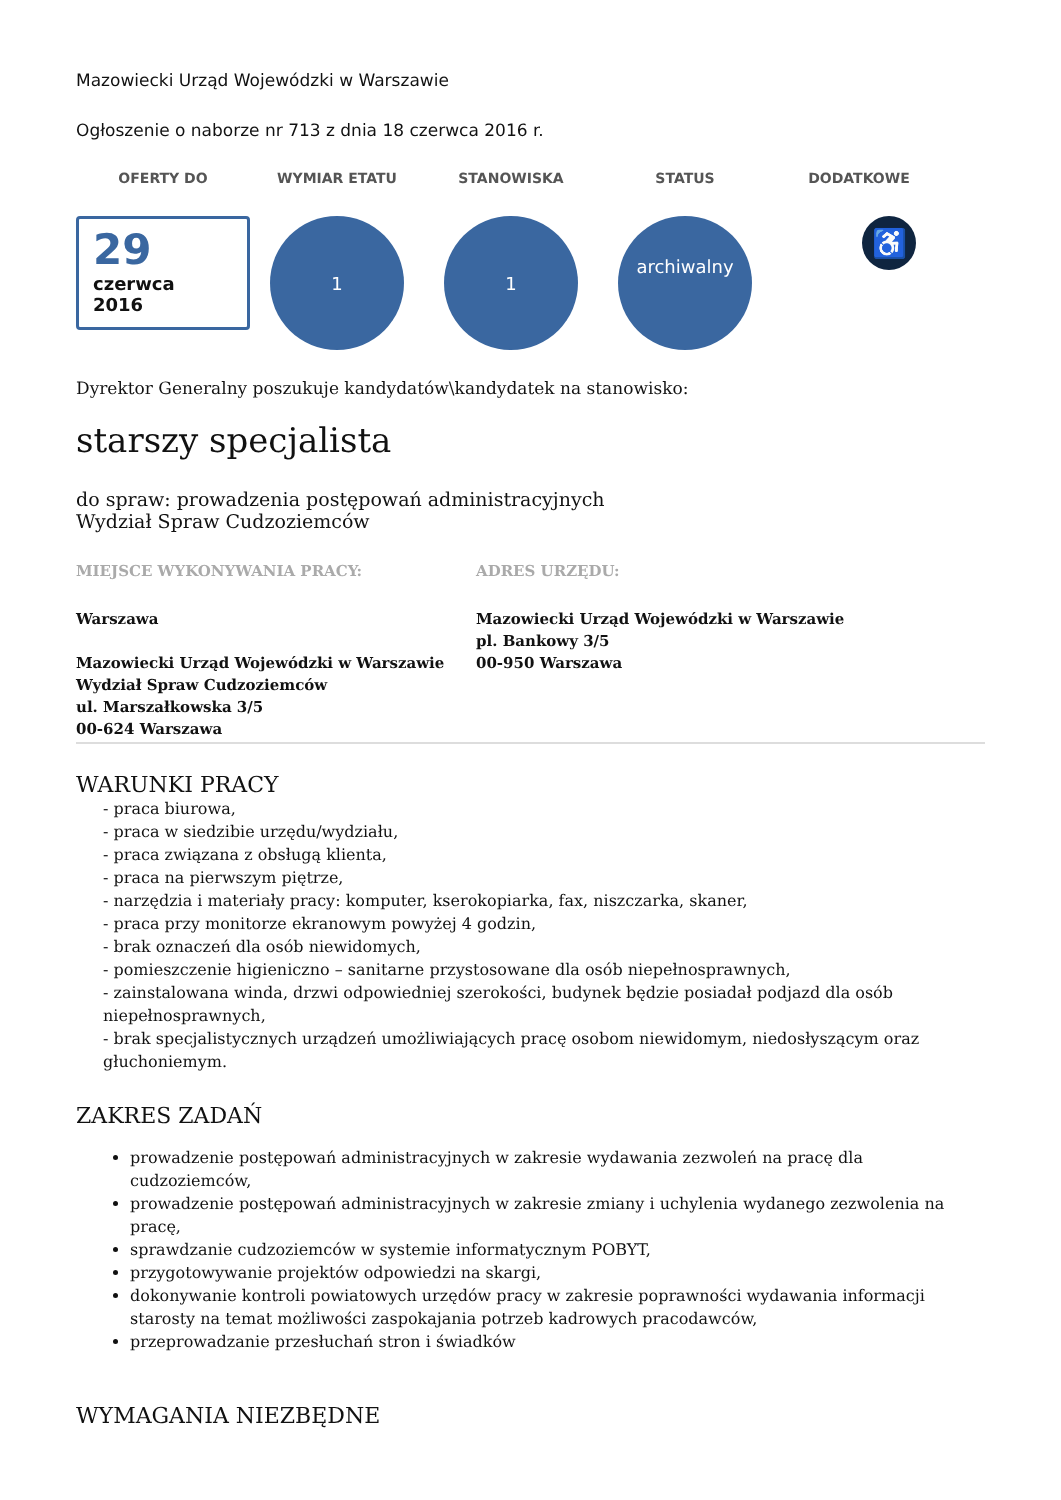Mazowiecki Urząd Wojewódzki w Warszawie
Ogłoszenie o naborze nr 713 z dnia 18 czerwca 2016 r.
OFERTY DO WYMIAR ETATU STANOWISKA STATUS DODATKOWE
29
czerwca
2016
1 1
archiwalny
♿
Dyrektor Generalny poszukuje kandydatów\kandydatek na stanowisko:
starszy specjalista
do spraw: prowadzenia postępowań administracyjnych
Wydział Spraw Cudzoziemców
MIEJSCE WYKONYWANIA PRACY:
Warszawa
Mazowiecki Urząd Wojewódzki w Warszawie
Wydział Spraw Cudzoziemców
ul. Marszałkowska 3/5
00-624 Warszawa
ADRES URZĘDU:
Mazowiecki Urząd Wojewódzki w Warszawie
pl. Bankowy 3/5
00-950 Warszawa
WARUNKI PRACY
- praca biurowa,
- praca w siedzibie urzędu/wydziału,
- praca związana z obsługą klienta,
- praca na pierwszym piętrze,
- narzędzia i materiały pracy: komputer, kserokopiarka, fax, niszczarka, skaner,
- praca przy monitorze ekranowym powyżej 4 godzin,
- brak oznaczeń dla osób niewidomych,
- pomieszczenie higieniczno – sanitarne przystosowane dla osób niepełnosprawnych,
- zainstalowana winda, drzwi odpowiedniej szerokości, budynek będzie posiadał podjazd dla osób niepełnosprawnych,
- brak specjalistycznych urządzeń umożliwiających pracę osobom niewidomym, niedosłyszącym oraz głuchoniemym.
ZAKRES ZADAŃ
prowadzenie postępowań administracyjnych w zakresie wydawania zezwoleń na pracę dla cudzoziemców,
prowadzenie postępowań administracyjnych w zakresie zmiany i uchylenia wydanego zezwolenia na pracę,
sprawdzanie cudzoziemców w systemie informatycznym POBYT,
przygotowywanie projektów odpowiedzi na skargi,
dokonywanie kontroli powiatowych urzędów pracy w zakresie poprawności wydawania informacji starosty na temat możliwości zaspokajania potrzeb kadrowych pracodawców,
przeprowadzanie przesłuchań stron i świadków
WYMAGANIA NIEZBĘDNE